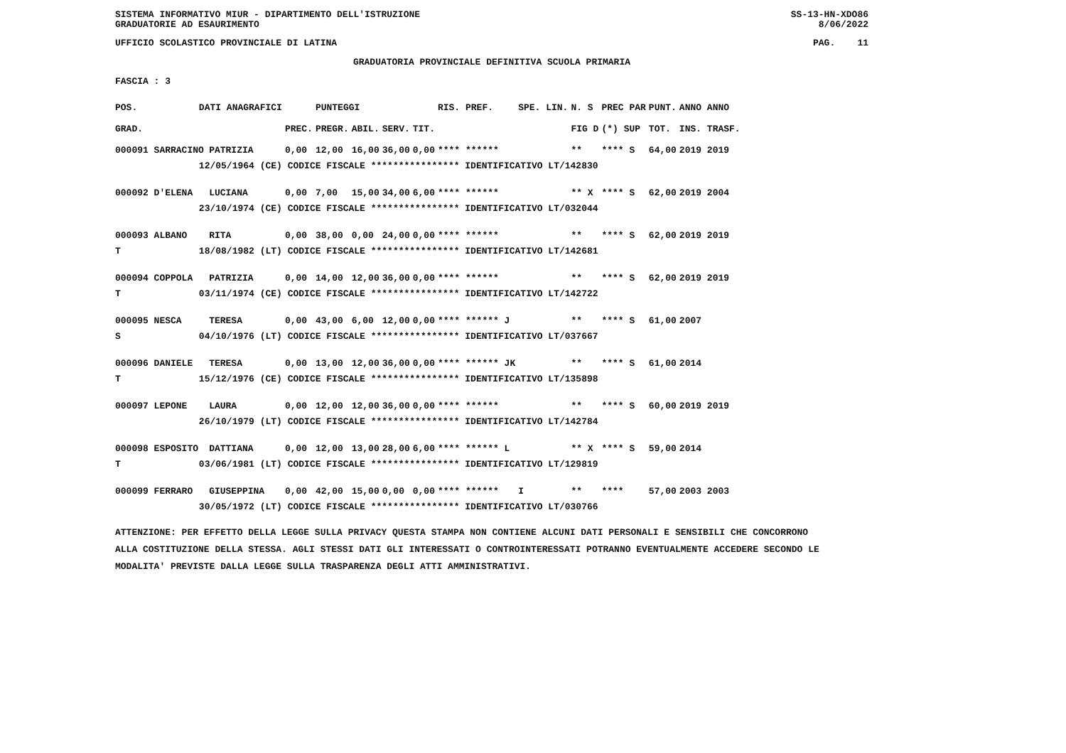SISTEMA INFORMATIVO MIUR - DIPARTIMENTO DELL'ISTRUZIONE
GRADUATORIE AD ESAURIMENTO SS-13-HN-XDO86
8/06/2022
UFFICIO SCOLASTICO PROVINCIALE DI LATINA PAG. 11
GRADUATORIA PROVINCIALE DEFINITIVA SCUOLA PRIMARIA
FASCIA : 3
| POS. | DATI ANAGRAFICI | | | | PUNTEGGI | | | | RIS. PREF. | SPE. LIN. | N. S | PREC PAR | PUNT. | ANNO ANNO |
| --- | --- | --- | --- | --- | --- | --- | --- | --- | --- | --- | --- | --- | --- | --- |
| GRAD. | | | | PREC. | PREGR. | ABIL. | SERV. | TIT. | | | FIG D | (*) SUP | TOT. | INS. TRASF. |
| 000091 SARRACINO | | PATRIZIA | | 0,00 | 12,00 | 16,00 | 36,00 | 0,00 | **** ****** | | ** | **** S | 64,00 | 2019 2019 |
| | 12/05/1964 (CE) CODICE FISCALE **************** IDENTIFICATIVO LT/142830 | | | | | | | | | | | | | |
| 000092 D'ELENA | | LUCIANA | | 0,00 | 7,00 | 15,00 | 34,00 | 6,00 | **** ****** | | ** X | **** S | 62,00 | 2019 2004 |
| | 23/10/1974 (CE) CODICE FISCALE **************** IDENTIFICATIVO LT/032044 | | | | | | | | | | | | | |
| 000093 ALBANO | | RITA | | 0,00 | 38,00 | 0,00 | 24,00 | 0,00 | **** ****** | | ** | **** S | 62,00 | 2019 2019 |
| T | 18/08/1982 (LT) CODICE FISCALE **************** IDENTIFICATIVO LT/142681 | | | | | | | | | | | | | |
| 000094 COPPOLA | | PATRIZIA | | 0,00 | 14,00 | 12,00 | 36,00 | 0,00 | **** ****** | | ** | **** S | 62,00 | 2019 2019 |
| T | 03/11/1974 (CE) CODICE FISCALE **************** IDENTIFICATIVO LT/142722 | | | | | | | | | | | | | |
| 000095 NESCA | | TERESA | | 0,00 | 43,00 | 6,00 | 12,00 | 0,00 | **** ****** J | | ** | **** S | 61,00 | 2007 |
| S | 04/10/1976 (LT) CODICE FISCALE **************** IDENTIFICATIVO LT/037667 | | | | | | | | | | | | | |
| 000096 DANIELE | | TERESA | | 0,00 | 13,00 | 12,00 | 36,00 | 0,00 | **** ****** JK | | ** | **** S | 61,00 | 2014 |
| T | 15/12/1976 (CE) CODICE FISCALE **************** IDENTIFICATIVO LT/135898 | | | | | | | | | | | | | |
| 000097 LEPONE | | LAURA | | 0,00 | 12,00 | 12,00 | 36,00 | 0,00 | **** ****** | | ** | **** S | 60,00 | 2019 2019 |
| | 26/10/1979 (LT) CODICE FISCALE **************** IDENTIFICATIVO LT/142784 | | | | | | | | | | | | | |
| 000098 ESPOSITO | | DATTIANA | | 0,00 | 12,00 | 13,00 | 28,00 | 6,00 | **** ****** L | | ** X | **** S | 59,00 | 2014 |
| T | 03/06/1981 (LT) CODICE FISCALE **************** IDENTIFICATIVO LT/129819 | | | | | | | | | | | | | |
| 000099 FERRARO | | GIUSEPPINA | | 0,00 | 42,00 | 15,00 | 0,00 | 0,00 | **** ****** | I | ** | **** | 57,00 | 2003 2003 |
| | 30/05/1972 (LT) CODICE FISCALE **************** IDENTIFICATIVO LT/030766 | | | | | | | | | | | | | |
ATTENZIONE: PER EFFETTO DELLA LEGGE SULLA PRIVACY QUESTA STAMPA NON CONTIENE ALCUNI DATI PERSONALI E SENSIBILI CHE CONCORRONO
ALLA COSTITUZIONE DELLA STESSA. AGLI STESSI DATI GLI INTERESSATI O CONTROINTERESSATI POTRANNO EVENTUALMENTE ACCEDERE SECONDO LE
MODALITA' PREVISTE DALLA LEGGE SULLA TRASPARENZA DEGLI ATTI AMMINISTRATIVI.